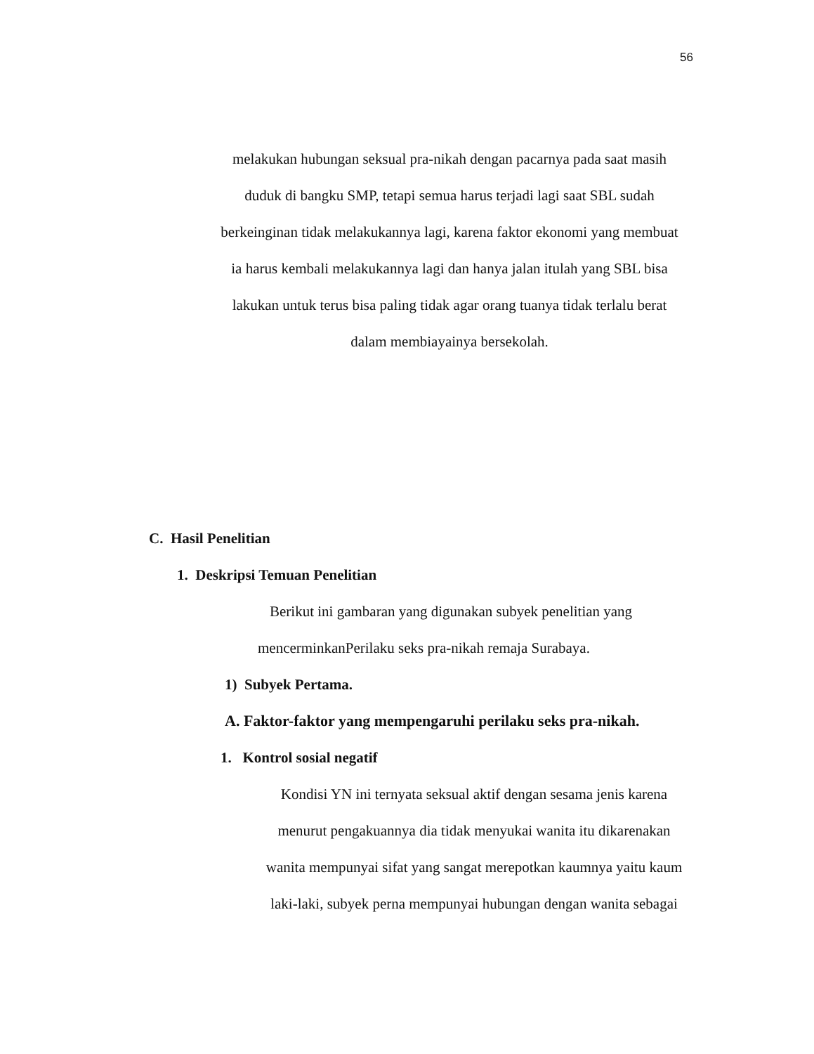56
melakukan hubungan seksual pra-nikah dengan pacarnya pada saat masih
duduk di bangku SMP, tetapi semua harus terjadi lagi saat SBL sudah
berkeinginan tidak melakukannya lagi, karena faktor ekonomi yang membuat
ia harus kembali melakukannya lagi dan hanya jalan itulah yang SBL bisa
lakukan untuk terus bisa paling tidak agar orang tuanya tidak terlalu berat
dalam membiayainya bersekolah.
C. Hasil Penelitian
1. Deskripsi Temuan Penelitian
Berikut ini gambaran yang digunakan subyek penelitian yang
mencerminkanPerilaku seks pra-nikah remaja Surabaya.
1) Subyek Pertama.
A. Faktor-faktor yang mempengaruhi perilaku seks pra-nikah.
1. Kontrol sosial negatif
Kondisi YN ini ternyata seksual aktif dengan sesama jenis karena
menurut pengakuannya dia tidak menyukai wanita itu dikarenakan
wanita mempunyai sifat yang sangat merepotkan kaumnya yaitu kaum
laki-laki, subyek perna mempunyai hubungan dengan wanita sebagai